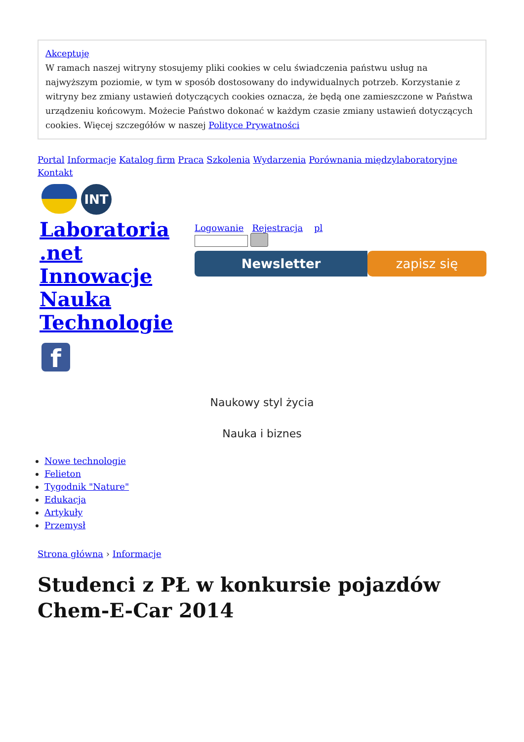Akceptuję
W ramach naszej witryny stosujemy pliki cookies w celu świadczenia państwu usług na najwyższym poziomie, w tym w sposób dostosowany do indywidualnych potrzeb. Korzystanie z witryny bez zmiany ustawień dotyczących cookies oznacza, że będą one zamieszczone w Państwa urządzeniu końcowym. Możecie Państwo dokonać w każdym czasie zmiany ustawień dotyczących cookies. Więcej szczegółów w naszej Polityce Prywatności
Portal Informacje Katalog firm Praca Szkolenia Wydarzenia Porównania międzylaboratoryjne Kontakt
INT
Laboratoria .net Innowacje Nauka Technologie
f
Logowanie Rejestracja pl
Newsletter zapisz się
Naukowy styl życia
Nauka i biznes
Nowe technologie
Felieton
Tygodnik "Nature"
Edukacja
Artykuły
Przemysł
Strona główna › Informacje
Studenci z PŁ w konkursie pojazdów Chem-E-Car 2014